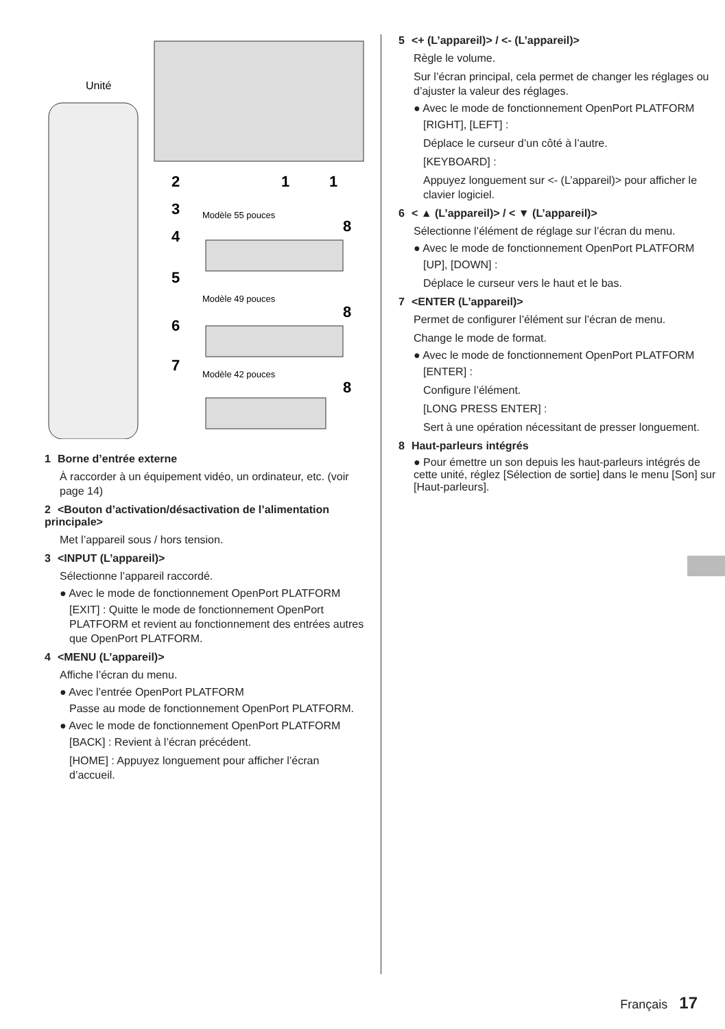Unité
2
3
4
5
6
7
1
1
8
8
8
Modèle 55 pouces
Modèle 49 pouces
Modèle 42 pouces
1 Borne d’entrée externe
À raccorder à un équipement vidéo, un ordinateur, etc. (voir page 14)
2 <Bouton d’activation/désactivation de l’alimentation principale>
Met l’appareil sous / hors tension.
3 <INPUT (L’appareil)>
Sélectionne l’appareil raccordé.
● Avec le mode de fonctionnement OpenPort PLATFORM
[EXIT] : Quitte le mode de fonctionnement OpenPort PLATFORM et revient au fonctionnement des entrées autres que OpenPort PLATFORM.
4 <MENU (L’appareil)>
Affiche l’écran du menu.
● Avec l’entrée OpenPort PLATFORM
Passe au mode de fonctionnement OpenPort PLATFORM.
● Avec le mode de fonctionnement OpenPort PLATFORM
[BACK] : Revient à l’écran précédent.
[HOME] : Appuyez longuement pour afficher l’écran d’accueil.
5 <+ (L’appareil)> / <- (L’appareil)>
Règle le volume.
Sur l’écran principal, cela permet de changer les réglages ou d’ajuster la valeur des réglages.
● Avec le mode de fonctionnement OpenPort PLATFORM
[RIGHT], [LEFT] :
Déplace le curseur d’un côté à l’autre.
[KEYBOARD] :
Appuyez longuement sur <- (L’appareil)> pour afficher le clavier logiciel.
6 < ▲ (L’appareil)> / < ▼ (L’appareil)>
Sélectionne l’élément de réglage sur l’écran du menu.
● Avec le mode de fonctionnement OpenPort PLATFORM
[UP], [DOWN] :
Déplace le curseur vers le haut et le bas.
7 <ENTER (L’appareil)>
Permet de configurer l’élément sur l’écran de menu.
Change le mode de format.
● Avec le mode de fonctionnement OpenPort PLATFORM
[ENTER] :
Configure l’élément.
[LONG PRESS ENTER] :
Sert à une opération nécessitant de presser longuement.
8 Haut-parleurs intégrés
● Pour émettre un son depuis les haut-parleurs intégrés de cette unité, réglez [Sélection de sortie] dans le menu [Son] sur [Haut-parleurs].
Français 17